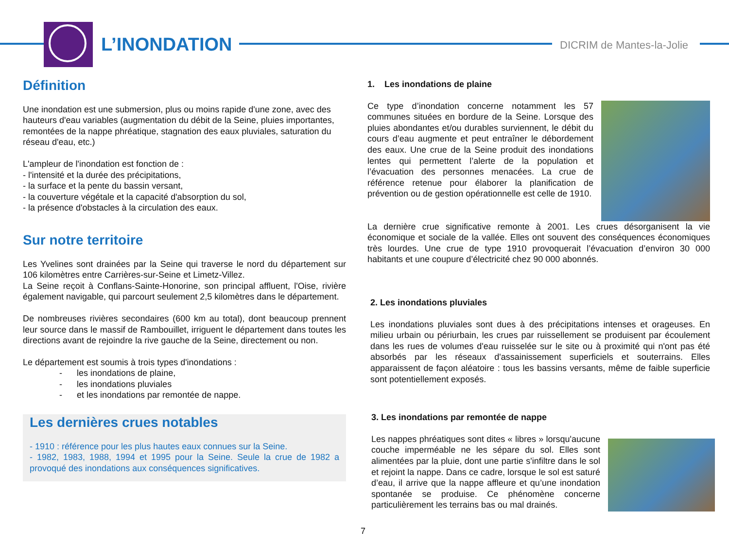L’INONDATION DICRIM de Mantes-la-Jolie
Définition
Une inondation est une submersion, plus ou moins rapide d'une zone, avec des hauteurs d'eau variables (augmentation du débit de la Seine, pluies importantes, remontées de la nappe phréatique, stagnation des eaux pluviales, saturation du réseau d'eau, etc.)
L'ampleur de l'inondation est fonction de :
- l'intensité et la durée des précipitations,
- la surface et la pente du bassin versant,
- la couverture végétale et la capacité d'absorption du sol,
- la présence d'obstacles à la circulation des eaux.
Sur notre territoire
Les Yvelines sont drainées par la Seine qui traverse le nord du département sur 106 kilomètres entre Carrières-sur-Seine et Limetz-Villez.
La Seine reçoit à Conflans-Sainte-Honorine, son principal affluent, l'Oise, rivière également navigable, qui parcourt seulement 2,5 kilomètres dans le département.
De nombreuses rivières secondaires (600 km au total), dont beaucoup prennent leur source dans le massif de Rambouillet, irriguent le département dans toutes les directions avant de rejoindre la rive gauche de la Seine, directement ou non.
Le département est soumis à trois types d'inondations :
- les inondations de plaine,
- les inondations pluviales
- et les inondations par remontée de nappe.
Les dernières crues notables
- 1910 : référence pour les plus hautes eaux connues sur la Seine.
- 1982, 1983, 1988, 1994 et 1995 pour la Seine. Seule la crue de 1982 a provoqué des inondations aux conséquences significatives.
1. Les inondations de plaine
Ce type d’inondation concerne notamment les 57 communes situées en bordure de la Seine. Lorsque des pluies abondantes et/ou durables surviennent, le débit du cours d’eau augmente et peut entraîner le débordement des eaux. Une crue de la Seine produit des inondations lentes qui permettent l’alerte de la population et l’évacuation des personnes menacées. La crue de référence retenue pour élaborer la planification de prévention ou de gestion opérationnelle est celle de 1910.
La dernière crue significative remonte à 2001. Les crues désorganisent la vie économique et sociale de la vallée. Elles ont souvent des conséquences économiques très lourdes. Une crue de type 1910 provoquerait l’évacuation d’environ 30 000 habitants et une coupure d’électricité chez 90 000 abonnés.
2. Les inondations pluviales
Les inondations pluviales sont dues à des précipitations intenses et orageuses. En milieu urbain ou périurbain, les crues par ruissellement se produisent par écoulement dans les rues de volumes d'eau ruisselée sur le site ou à proximité qui n'ont pas été absorbés par les réseaux d'assainissement superficiels et souterrains. Elles apparaissent de façon aléatoire : tous les bassins versants, même de faible superficie sont potentiellement exposés.
3. Les inondations par remontée de nappe
Les nappes phréatiques sont dites « libres » lorsqu'aucune couche imperméable ne les sépare du sol. Elles sont alimentées par la pluie, dont une partie s'infiltre dans le sol et rejoint la nappe. Dans ce cadre, lorsque le sol est saturé d’eau, il arrive que la nappe affleure et qu’une inondation spontanée se produise. Ce phénomène concerne particulièrement les terrains bas ou mal drainés.
7